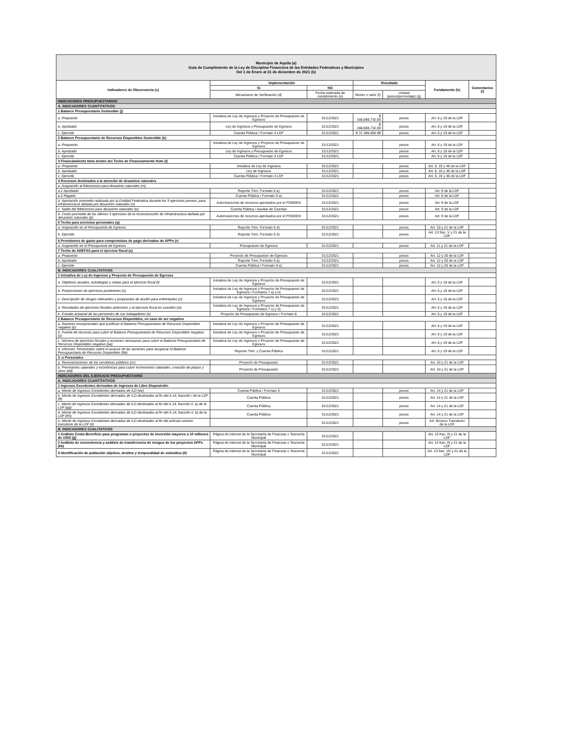| Municipio de Aquila (a) Guía de Cumplimiento de la Ley de Disciplina Financiera de las Entidades Federativas y Municipios Del 1 de Enero al 31 de diciembre de 2021 (b) | | | | | | |
| Indicadores de Observancia (c) | Implementación | | Resultado | | Fundamento (h) | Comentarios (i) |
| | SI | NO | | | | |
| | Mecanismo de Verificación (d) | Fecha estimada de cumplimiento (e) | Monto o valor (f) | Unidad (pesos/porcentaje) (g) | | |
| INDICADORES PRESUPUESTARIOS | | | | | | |
| A. INDICADORES CUANTITATIVOS | | | | | | |
| 1 Balance Presupuestario Sostenible (j) | | | | | | |
| a. Propuesto | Iniciativa de Ley de Ingresos y Proyecto de Presupuesto de Egresos | 31/12/2021 | $ 168,088,732.00 | pesos | Art. 6 y 19 de la LDF | |
| b. Aprobado | Ley de Ingresos y Presupuesto de Egresos | 31/12/2021 | $ 168,088,732.00 | pesos | Art. 6 y 19 de la LDF | |
| c. Ejercido | Cuenta Pública / Formato 4 LDF | 31/12/2021 | $ 37,386,905.99 | pesos | Art. 6 y 19 de la LDF | |
| 2 Balance Presupuestario de Recursos Disponibles Sostenible (k) | | | | | | |
| a. Propuesto | Iniciativa de Ley de Ingresos y Proyecto de Presupuesto de Egresos | 31/12/2021 | | pesos | Art. 6 y 19 de la LDF | |
| b. Aprobado | Ley de Ingresos y Presupuesto de Egresos | 31/12/2021 | | pesos | Art. 6 y 19 de la LDF | |
| c. Ejercido | Cuenta Pública / Formato 4 LDF | 31/12/2021 | | pesos | Art. 6 y 19 de la LDF | |
| 3 Financiamiento Neto dentro del Techo de Financiamiento Neto (l) | | | | | | |
| a. Propuesto | Iniciativa de Ley de Ingresos | 31/12/2021 | | pesos | Art. 6, 19 y 46 de la LDF | |
| b. Aprobado | Ley de Ingresos | 31/12/2021 | | pesos | Art. 6, 19 y 46 de la LDF | |
| c. Ejercido | Cuenta Pública / Formato 4 LDF | 31/12/2021 | | pesos | Art. 6, 19 y 46 de la LDF | |
| 4 Recursos destinados a la atención de desastres naturales | | | | | | |
| a. Asignación al fideicomiso para desastres naturales (m) | | | | | | |
| a.1 Aprobado | Reporte Trim. Formato 6 a) | 31/12/2021 | | pesos | Art. 9 de la LDF | |
| a.2 Pagado | Cuenta Pública / Formato 6 a) | 31/12/2021 | | pesos | Art. 9 de la LDF | |
| b. Aportación promedio realizada por la Entidad Federativa durante los 5 ejercicios previos, para infraestructura dañada por desastres naturales (n) | Autorizaciones de recursos aprobados por el FONDEN | 31/12/2021 | | pesos | Art. 9 de la LDF | |
| c. Saldo del fideicomiso para desastres naturales (o) | Cuenta Pública / Auxiliar de Cuentas | 31/12/2021 | | pesos | Art. 9 de la LDF | |
| d. Costo promedio de los últimos 5 ejercicios de la reconstrucción de infraestructura dañada por desastres naturales (p) | Autorizaciones de recursos aprobados por el FONDEN | 31/12/2021 | | pesos | Art. 9 de la LDF | |
| 5 Techo para servicios personales (q) | | | | | | |
| a. Asignación en el Presupuesto de Egresos | Reporte Trim. Formato 6 d) | 31/12/2021 | | pesos | Art. 10 y 21 de la LDF | |
| b. Ejercido | Reporte Trim. Formato 6 d) | 31/12/2021 | | pesos | Art. 13 frac. V y 21 de la LDF | |
| 6 Previsiones de gasto para compromisos de pago derivados de APPs (r) | | | | | | |
| a. Asignación en el Presupuesto de Egresos | Presupuesto de Egresos | 31/12/2021 | | pesos | Art. 11 y 21 de la LDF | |
| 7 Techo de ADEFAS para el ejercicio fiscal (s) | | | | | | |
| a. Propuesto | Proyecto de Presupuesto de Egresos | 31/12/2021 | | pesos | Art. 12 y 20 de la LDF | |
| b. Aprobado | Reporte Trim. Formato 6 a) | 31/12/2021 | | pesos | Art. 12 y 20 de la LDF | |
| c. Ejercido | Cuenta Pública / Formato 6 a) | 31/12/2021 | | pesos | Art. 12 y 20 de la LDF | |
| B. INDICADORES CUALITATIVOS | | | | | | |
| 1 Iniciativa de Ley de Ingresos y Proyecto de Presupuesto de Egresos | | | | | | |
| a. Objetivos anuales, estrategias y metas para el ejercicio fiscal (t) | Iniciativa de Ley de Ingresos y Proyecto de Presupuesto de Egresos | 31/12/2021 | | | Art. 5 y 18 de la LDF | |
| b. Proyecciones de ejercicios posteriores (u) | Iniciativa de Ley de Ingresos y Proyecto de Presupuesto de Egresos / Formatos 7 a) y b) | 31/12/2021 | | | Art. 5 y 18 de la LDF | |
| c. Descripción de riesgos relevantes y propuestas de acción para enfrentarlos (v) | Iniciativa de Ley de Ingresos y Proyecto de Presupuesto de Egresos | 31/12/2021 | | | Art. 5 y 18 de la LDF | |
| d. Resultados de ejercicios fiscales anteriores y el ejercicio fiscal en cuestión (w) | Iniciativa de Ley de Ingresos y Proyecto de Presupuesto de Egresos / Formatos 7 c) y d) | 31/12/2021 | | | Art. 5 y 18 de la LDF | |
| e. Estudio actuarial de las pensiones de sus trabajadores (x) | Proyecto de Presupuesto de Egresos / Formato 8 | 31/12/2021 | | | Art. 5 y 18 de la LDF | |
| 2 Balance Presupuestario de Recursos Disponibles, en caso de ser negativo | | | | | | |
| a. Razones excepcionales que justifican el Balance Presupuestario de Recursos Disponibles negativo (y) | Iniciativa de Ley de Ingresos o Proyecto de Presupuesto de Egresos | 31/12/2021 | | | Art. 6 y 19 de la LDF | |
| b. Fuente de recursos para cubrir el Balance Presupuestario de Recursos Disponibles negativo (z) | Iniciativa de Ley de Ingresos o Proyecto de Presupuesto de Egresos | 31/12/2021 | | | Art. 6 y 19 de la LDF | |
| c. Número de ejercicios fiscales y acciones necesarias para cubrir el Balance Presupuestario de Recursos Disponibles negativo (aa) | Iniciativa de Ley de Ingresos o Proyecto de Presupuesto de Egresos | 31/12/2021 | | | Art. 6 y 19 de la LDF | |
| d. Informes Trimestrales sobre el avance de las acciones para recuperar el Balance Presupuestario de Recursos Disponibles (bb) | Reporte Trim. y Cuenta Pública | 31/12/2021 | | | Art. 6 y 19 de la LDF | |
| 3 ›s Personales | | | | | | |
| a. Remuneraciones de los servidores públicos (cc) | Proyecto de Presupuesto | 31/12/2021 | | | Art. 10 y 21 de la LDF | |
| b. Previsiones salariales y económicas para cubrir incrementos salariales, creación de plazas y otros (dd) | Proyecto de Presupuesto | 31/12/2021 | | | Art. 10 y 21 de la LDF | |
| INDICADORES DEL EJERCICIO PRESUPUESTARIO | | | | | | |
| A. INDICADORES CUANTITATIVOS | | | | | | |
| 1 Ingresos Excedentes derivados de Ingresos de Libre Disposición | | | | | | |
| a. Monto de Ingresos Excedentes derivados de ILD (ee) | Cuenta Pública / Formato 5 | 31/12/2021 | | pesos | Art. 14 y 21 de la LDF | |
| b. Monto de Ingresos Excedentes derivados de ILD destinados al fin del A.14, fracción I de la LDF (ff) | Cuenta Pública | 31/12/2021 | | pesos | Art. 14 y 21 de la LDF | |
| c. Monto de Ingresos Excedentes derivados de ILD destinados al fin del A.14, fracción II, a) de la LDF (gg) | Cuenta Pública | 31/12/2021 | | pesos | Art. 14 y 21 de la LDF | |
| d. Monto de Ingresos Excedentes derivados de ILD destinados al fin del A.14, fracción II, b) de la LDF (hh) | Cuenta Pública | 31/12/2021 | | pesos | Art. 14 y 21 de la LDF | |
| e. Monto de Ingresos Excedentes derivados de ILD destinados al fin del artículo noveno transitorio de la LDF (ii) | | 31/12/2021 | | pesos | Art. Noveno Transitorio de la LDF | |
| B. INDICADORES CUALITATIVOS | | | | | | |
| 1 Análisis Costo-Beneficio para programas o proyectos de inversión mayores a 10 millones de UDIS (jj) | Página de internet de la Secretaría de Finanzas o Tesorería Municipal | 31/12/2021 | | | Art. 13 frac. III y 21 de la LDF | |
| 2 Análisis de conveniencia y análisis de transferencia de riesgos de los proyectos APPs (kk) | Página de internet de la Secretaría de Finanzas o Tesorería Municipal | 31/12/2021 | | | Art. 13 frac. III y 21 de la LDF | |
| 3 Identificación de población objetivo, destino y temporalidad de subsidios (ll) | Página de internet de la Secretaría de Finanzas o Tesorería Municipal | 31/12/2021 | | | Art. 13 frac. VII y 21 de la LDF | |